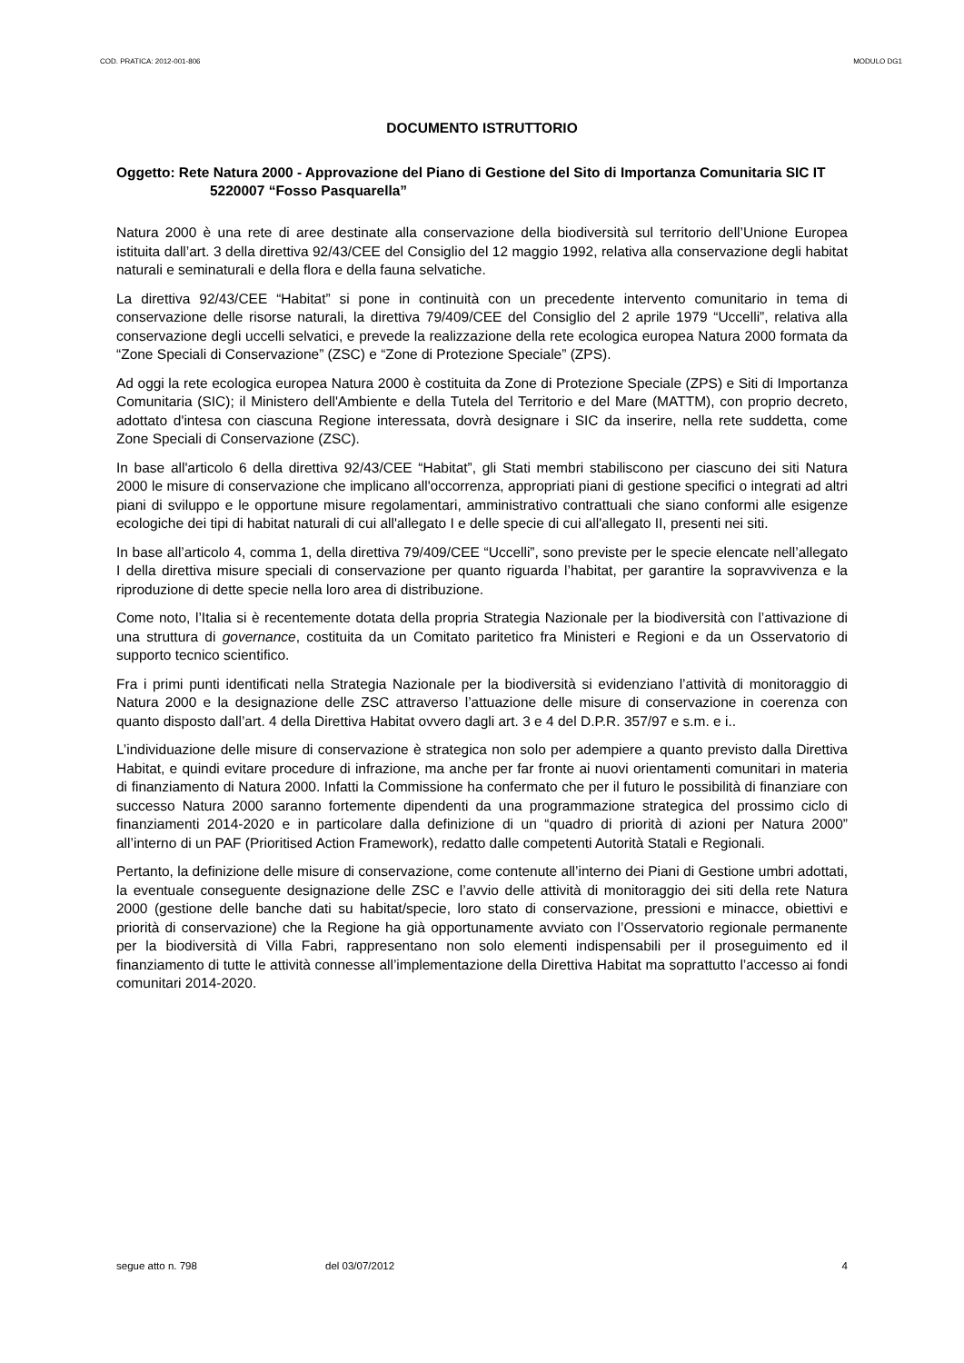COD. PRATICA: 2012-001-806 MODULO DG1
DOCUMENTO ISTRUTTORIO
Oggetto: Rete Natura 2000 - Approvazione del Piano di Gestione del Sito di Importanza Comunitaria SIC IT 5220007 “Fosso Pasquarella”
Natura 2000 è una rete di aree destinate alla conservazione della biodiversità sul territorio dell’Unione Europea istituita dall’art. 3 della direttiva 92/43/CEE del Consiglio del 12 maggio 1992, relativa alla conservazione degli habitat naturali e seminaturali e della flora e della fauna selvatiche.
La direttiva 92/43/CEE “Habitat” si pone in continuità con un precedente intervento comunitario in tema di conservazione delle risorse naturali, la direttiva 79/409/CEE del Consiglio del 2 aprile 1979 “Uccelli”, relativa alla conservazione degli uccelli selvatici, e prevede la realizzazione della rete ecologica europea Natura 2000 formata da “Zone Speciali di Conservazione” (ZSC) e “Zone di Protezione Speciale” (ZPS).
Ad oggi la rete ecologica europea Natura 2000 è costituita da Zone di Protezione Speciale (ZPS) e Siti di Importanza Comunitaria (SIC); il Ministero dell'Ambiente e della Tutela del Territorio e del Mare (MATTM), con proprio decreto, adottato d'intesa con ciascuna Regione interessata, dovrà designare i SIC da inserire, nella rete suddetta, come Zone Speciali di Conservazione (ZSC).
In base all'articolo 6 della direttiva 92/43/CEE “Habitat”, gli Stati membri stabiliscono per ciascuno dei siti Natura 2000 le misure di conservazione che implicano all'occorrenza, appropriati piani di gestione specifici o integrati ad altri piani di sviluppo e le opportune misure regolamentari, amministrativo contrattuali che siano conformi alle esigenze ecologiche dei tipi di habitat naturali di cui all'allegato I e delle specie di cui all'allegato II, presenti nei siti.
In base all’articolo 4, comma 1, della direttiva 79/409/CEE “Uccelli”, sono previste per le specie elencate nell’allegato I della direttiva misure speciali di conservazione per quanto riguarda l’habitat, per garantire la sopravvivenza e la riproduzione di dette specie nella loro area di distribuzione.
Come noto, l’Italia si è recentemente dotata della propria Strategia Nazionale per la biodiversità con l’attivazione di una struttura di governance, costituita da un Comitato paritetico fra Ministeri e Regioni e da un Osservatorio di supporto tecnico scientifico.
Fra i primi punti identificati nella Strategia Nazionale per la biodiversità si evidenziano l’attività di monitoraggio di Natura 2000 e la designazione delle ZSC attraverso l’attuazione delle misure di conservazione in coerenza con quanto disposto dall’art. 4 della Direttiva Habitat ovvero dagli art. 3 e 4 del D.P.R. 357/97 e s.m. e i..
L’individuazione delle misure di conservazione è strategica non solo per adempiere a quanto previsto dalla Direttiva Habitat, e quindi evitare procedure di infrazione, ma anche per far fronte ai nuovi orientamenti comunitari in materia di finanziamento di Natura 2000. Infatti la Commissione ha confermato che per il futuro le possibilità di finanziare con successo Natura 2000 saranno fortemente dipendenti da una programmazione strategica del prossimo ciclo di finanziamenti 2014-2020 e in particolare dalla definizione di un “quadro di priorità di azioni per Natura 2000” all’interno di un PAF (Prioritised Action Framework), redatto dalle competenti Autorità Statali e Regionali.
Pertanto, la definizione delle misure di conservazione, come contenute all’interno dei Piani di Gestione umbri adottati, la eventuale conseguente designazione delle ZSC e l’avvio delle attività di monitoraggio dei siti della rete Natura 2000 (gestione delle banche dati su habitat/specie, loro stato di conservazione, pressioni e minacce, obiettivi e priorità di conservazione) che la Regione ha già opportunamente avviato con l’Osservatorio regionale permanente per la biodiversità di Villa Fabri, rappresentano non solo elementi indispensabili per il proseguimento ed il finanziamento di tutte le attività connesse all’implementazione della Direttiva Habitat ma soprattutto l’accesso ai fondi comunitari 2014-2020.
segue atto n. 798 del 03/07/2012 4